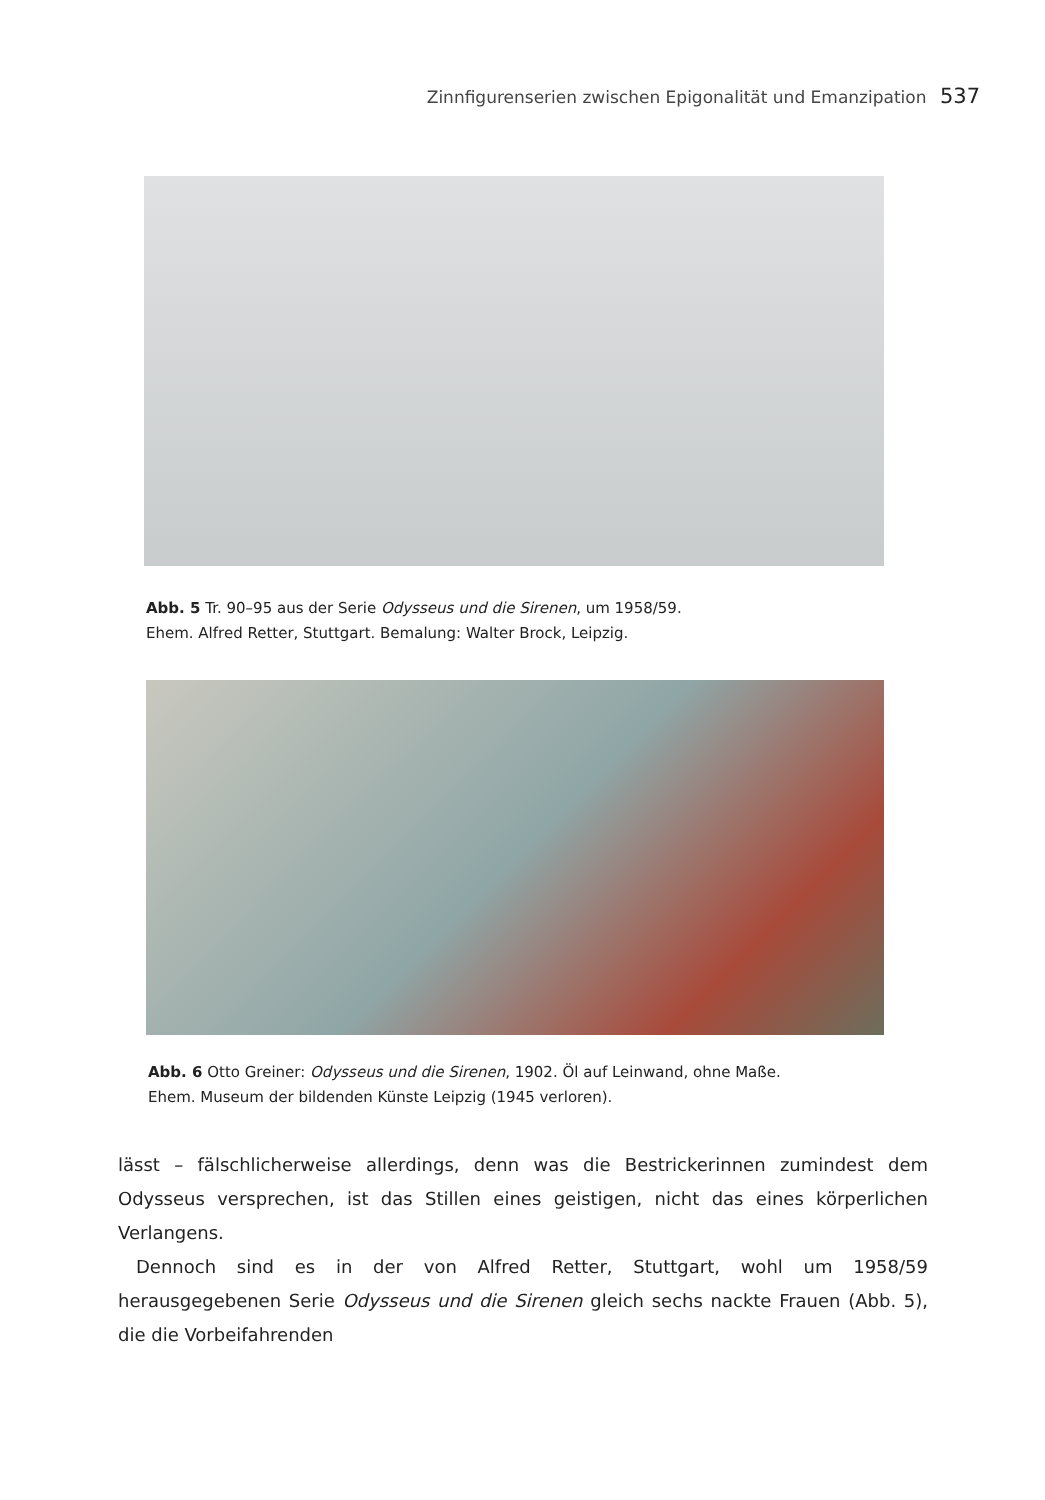Zinnfigurenserien zwischen Epigonalität und Emanzipation 537
Abb. 5 Tr. 90–95 aus der Serie Odysseus und die Sirenen, um 1958/59.
Ehem. Alfred Retter, Stuttgart. Bemalung: Walter Brock, Leipzig.
Abb. 6 Otto Greiner: Odysseus und die Sirenen, 1902. Öl auf Leinwand, ohne Maße.
Ehem. Museum der bildenden Künste Leipzig (1945 verloren).
lässt – fälschlicherweise allerdings, denn was die Bestrickerinnen zumindest dem Odysseus versprechen, ist das Stillen eines geistigen, nicht das eines körperlichen Verlangens.
 Dennoch sind es in der von Alfred Retter, Stuttgart, wohl um 1958/59 herausgegebenen Serie Odysseus und die Sirenen gleich sechs nackte Frauen (Abb. 5), die die Vorbeifahrenden